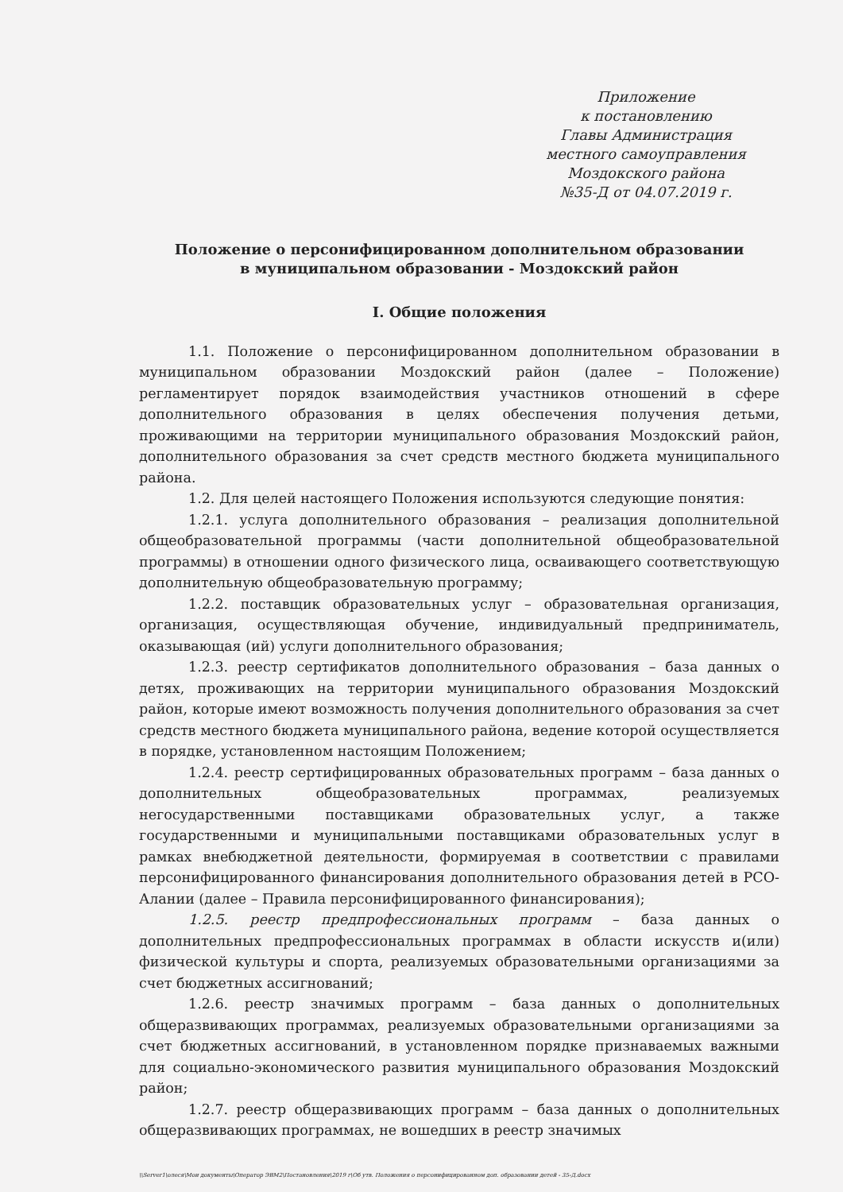Приложение
к постановлению
Главы Администрация
местного самоуправления
Моздокского района
№35-Д от 04.07.2019 г.
Положение о персонифицированном дополнительном образовании
в муниципальном образовании - Моздокский район
I. Общие положения
1.1. Положение о персонифицированном дополнительном образовании в муниципальном образовании Моздокский район (далее – Положение) регламентирует порядок взаимодействия участников отношений в сфере дополнительного образования в целях обеспечения получения детьми, проживающими на территории муниципального образования Моздокский район, дополнительного образования за счет средств местного бюджета муниципального района.
1.2. Для целей настоящего Положения используются следующие понятия:
1.2.1. услуга дополнительного образования – реализация дополнительной общеобразовательной программы (части дополнительной общеобразовательной программы) в отношении одного физического лица, осваивающего соответствующую дополнительную общеобразовательную программу;
1.2.2. поставщик образовательных услуг – образовательная организация, организация, осуществляющая обучение, индивидуальный предприниматель, оказывающая (ий) услуги дополнительного образования;
1.2.3. реестр сертификатов дополнительного образования – база данных о детях, проживающих на территории муниципального образования Моздокский район, которые имеют возможность получения дополнительного образования за счет средств местного бюджета муниципального района, ведение которой осуществляется в порядке, установленном настоящим Положением;
1.2.4. реестр сертифицированных образовательных программ – база данных о дополнительных общеобразовательных программах, реализуемых негосударственными поставщиками образовательных услуг, а также государственными и муниципальными поставщиками образовательных услуг в рамках внебюджетной деятельности, формируемая в соответствии с правилами персонифицированного финансирования дополнительного образования детей в РСО-Алании (далее – Правила персонифицированного финансирования);
1.2.5. реестр предпрофессиональных программ – база данных о дополнительных предпрофессиональных программах в области искусств и(или) физической культуры и спорта, реализуемых образовательными организациями за счет бюджетных ассигнований;
1.2.6. реестр значимых программ – база данных о дополнительных общеразвивающих программах, реализуемых образовательными организациями за счет бюджетных ассигнований, в установленном порядке признаваемых важными для социально-экономического развития муниципального образования Моздокский район;
1.2.7. реестр общеразвивающих программ – база данных о дополнительных общеразвивающих программах, не вошедших в реестр значимых
\\Server1\олеся\Мои документы\Оператор ЭВМ2\Постановления\2019 г\Об утв. Положения о персонифицированном доп. образовании детей - 35-Д.docx